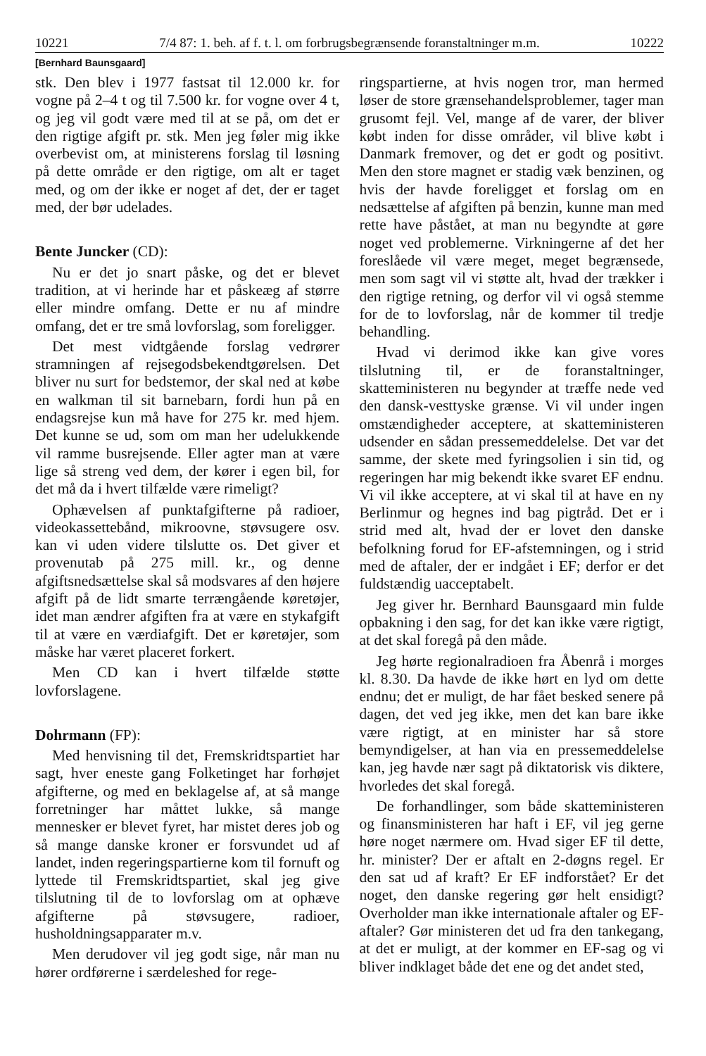10221 7/4 87: 1. beh. af f. t. l. om forbrugsbegrænsende foranstaltninger m.m. 10222
[Bernhard Baunsgaard]
stk. Den blev i 1977 fastsat til 12.000 kr. for vogne på 2–4 t og til 7.500 kr. for vogne over 4 t, og jeg vil godt være med til at se på, om det er den rigtige afgift pr. stk. Men jeg føler mig ikke overbevist om, at ministerens forslag til løsning på dette område er den rigtige, om alt er taget med, og om der ikke er noget af det, der er taget med, der bør udelades.
Bente Juncker (CD):
Nu er det jo snart påske, og det er blevet tradition, at vi herinde har et påskeæg af større eller mindre omfang. Dette er nu af mindre omfang, det er tre små lovforslag, som foreligger.
Det mest vidtgående forslag vedrører stramningen af rejsegodsbekendtgørelsen. Det bliver nu surt for bedstemor, der skal ned at købe en walkman til sit barnebarn, fordi hun på en endagsrejse kun må have for 275 kr. med hjem. Det kunne se ud, som om man her udelukkende vil ramme busrejsende. Eller agter man at være lige så streng ved dem, der kører i egen bil, for det må da i hvert tilfælde være rimeligt?
Ophævelsen af punktafgifterne på radioer, videokassettebånd, mikroovne, støvsugere osv. kan vi uden videre tilslutte os. Det giver et provenutab på 275 mill. kr., og denne afgiftsnedsættelse skal så modsvares af den højere afgift på de lidt smarte terrængående køretøjer, idet man ændrer afgiften fra at være en stykafgift til at være en værdiafgift. Det er køretøjer, som måske har været placeret forkert.
Men CD kan i hvert tilfælde støtte lovforslagene.
Dohrmann (FP):
Med henvisning til det, Fremskridtspartiet har sagt, hver eneste gang Folketinget har forhøjet afgifterne, og med en beklagelse af, at så mange forretninger har måttet lukke, så mange mennesker er blevet fyret, har mistet deres job og så mange danske kroner er forsvundet ud af landet, inden regeringspartierne kom til fornuft og lyttede til Fremskridtspartiet, skal jeg give tilslutning til de to lovforslag om at ophæve afgifterne på støvsugere, radioer, husholdningsapparater m.v.
Men derudover vil jeg godt sige, når man nu hører ordførerne i særdeleshed for rege-
ringspartierne, at hvis nogen tror, man hermed løser de store grænsehandelsproblemer, tager man grusomt fejl. Vel, mange af de varer, der bliver købt inden for disse områder, vil blive købt i Danmark fremover, og det er godt og positivt. Men den store magnet er stadig væk benzinen, og hvis der havde foreligget et forslag om en nedsættelse af afgiften på benzin, kunne man med rette have påstået, at man nu begyndte at gøre noget ved problemerne. Virkningerne af det her foreslåede vil være meget, meget begrænsede, men som sagt vil vi støtte alt, hvad der trækker i den rigtige retning, og derfor vil vi også stemme for de to lovforslag, når de kommer til tredje behandling.
Hvad vi derimod ikke kan give vores tilslutning til, er de foranstaltninger, skatteministeren nu begynder at træffe nede ved den dansk-vesttyske grænse. Vi vil under ingen omstændigheder acceptere, at skatteministeren udsender en sådan pressemeddelelse. Det var det samme, der skete med fyringsolien i sin tid, og regeringen har mig bekendt ikke svaret EF endnu. Vi vil ikke acceptere, at vi skal til at have en ny Berlinmur og hegnes ind bag pigtråd. Det er i strid med alt, hvad der er lovet den danske befolkning forud for EF-afstemningen, og i strid med de aftaler, der er indgået i EF; derfor er det fuldstændig uacceptabelt.
Jeg giver hr. Bernhard Baunsgaard min fulde opbakning i den sag, for det kan ikke være rigtigt, at det skal foregå på den måde.
Jeg hørte regionalradioen fra Åbenrå i morges kl. 8.30. Da havde de ikke hørt en lyd om dette endnu; det er muligt, de har fået besked senere på dagen, det ved jeg ikke, men det kan bare ikke være rigtigt, at en minister har så store bemyndigelser, at han via en pressemeddelelse kan, jeg havde nær sagt på diktatorisk vis diktere, hvorledes det skal foregå.
De forhandlinger, som både skatteministeren og finansministeren har haft i EF, vil jeg gerne høre noget nærmere om. Hvad siger EF til dette, hr. minister? Der er aftalt en 2-døgns regel. Er den sat ud af kraft? Er EF indforstået? Er det noget, den danske regering gør helt ensidigt? Overholder man ikke internationale aftaler og EF-aftaler? Gør ministeren det ud fra den tankegang, at det er muligt, at der kommer en EF-sag og vi bliver indklaget både det ene og det andet sted,